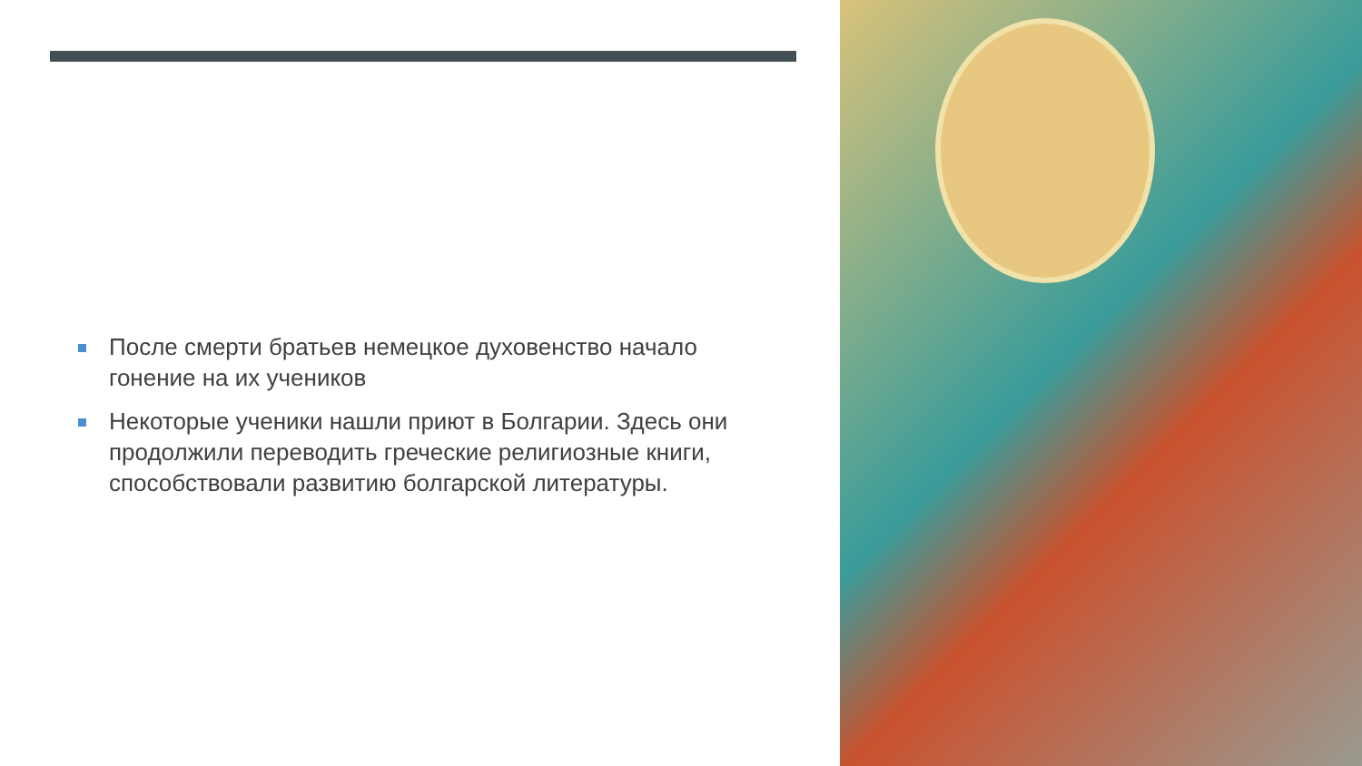После смерти братьев немецкое духовенство начало гонение на их учеников
Некоторые ученики нашли приют в Болгарии. Здесь они продолжили переводить греческие религиозные книги, способствовали развитию болгарской литературы.